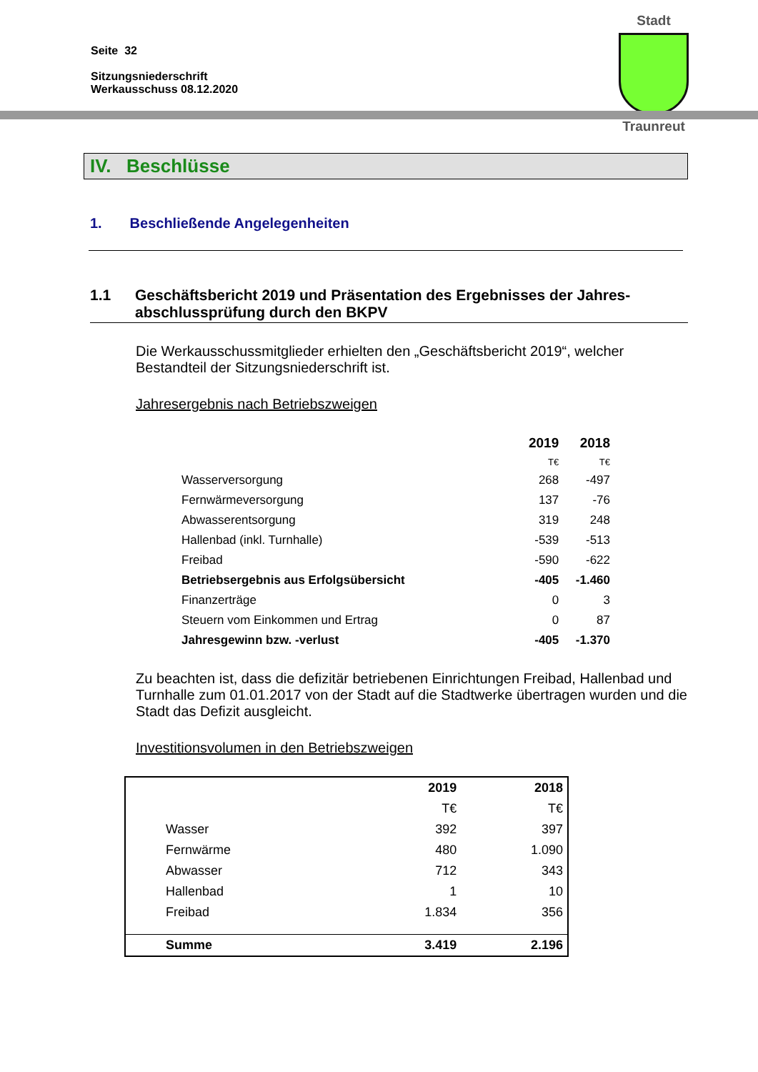Seite 32
Sitzungsniederschrift
Werkausschuss 08.12.2020
Stadt
Traunreut
IV. Beschlüsse
1. Beschließende Angelegenheiten
1.1 Geschäftsbericht 2019 und Präsentation des Ergebnisses der Jahres-abschlussprüfung durch den BKPV
Die Werkausschussmitglieder erhielten den „Geschäftsbericht 2019“, welcher Bestandteil der Sitzungsniederschrift ist.
Jahresergebnis nach Betriebszweigen
| | 2019 | 2018 |
| --- | --- | --- |
| | T€ | T€ |
| Wasserversorgung | 268 | -497 |
| Fernwärmeversorgung | 137 | -76 |
| Abwasserentsorgung | 319 | 248 |
| Hallenbad (inkl. Turnhalle) | -539 | -513 |
| Freibad | -590 | -622 |
| Betriebsergebnis aus Erfolgsübersicht | -405 | -1.460 |
| Finanzerträge | 0 | 3 |
| Steuern vom Einkommen und Ertrag | 0 | 87 |
| Jahresgewinn bzw. -verlust | -405 | -1.370 |
Zu beachten ist, dass die defizitär betriebenen Einrichtungen Freibad, Hallenbad und Turnhalle zum 01.01.2017 von der Stadt auf die Stadtwerke übertragen wurden und die Stadt das Defizit ausgleicht.
Investitionsvolumen in den Betriebszweigen
| | | 2019 | 2018 |
| --- | --- | --- | --- |
| | | T€ | T€ |
| | Wasser | 392 | 397 |
| | Fernwärme | 480 | 1.090 |
| | Abwasser | 712 | 343 |
| | Hallenbad | 1 | 10 |
| | Freibad | 1.834 | 356 |
| | Summe | 3.419 | 2.196 |